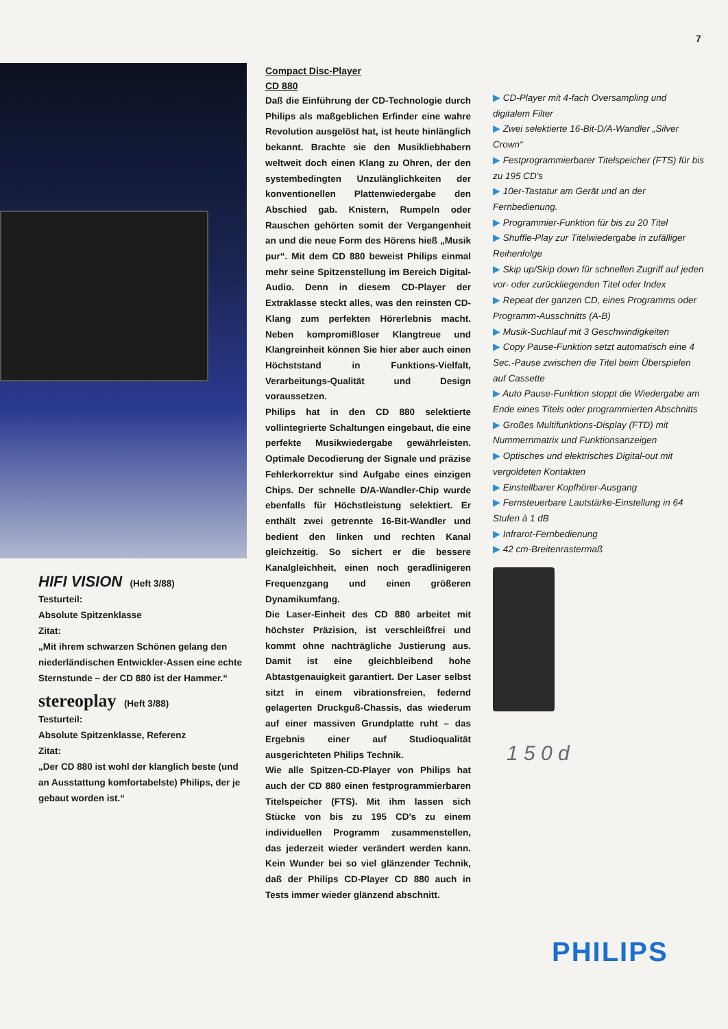7
HIFI VISION (Heft 3/88)
Testurteil:
Absolute Spitzenklasse
Zitat:
„Mit ihrem schwarzen Schönen gelang den niederländischen Entwickler-Assen eine echte Sternstunde – der CD 880 ist der Hammer.“
stereoplay (Heft 3/88)
Testurteil:
Absolute Spitzenklasse, Referenz
Zitat:
„Der CD 880 ist wohl der klanglich beste (und an Ausstattung komfortabelste) Philips, der je gebaut worden ist.“
Compact Disc-Player
CD 880
Daß die Einführung der CD-Technologie durch Philips als maßgeblichen Erfinder eine wahre Revolution ausgelöst hat, ist heute hinlänglich bekannt. Brachte sie den Musikliebhabern weltweit doch einen Klang zu Ohren, der den systembedingten Unzulänglichkeiten der konventionellen Plattenwiedergabe den Abschied gab. Knistern, Rumpeln oder Rauschen gehörten somit der Vergangenheit an und die neue Form des Hörens hieß „Musik pur“. Mit dem CD 880 beweist Philips einmal mehr seine Spitzenstellung im Bereich Digital-Audio. Denn in diesem CD-Player der Extraklasse steckt alles, was den reinsten CD-Klang zum perfekten Hörerlebnis macht. Neben kompromißloser Klangtreue und Klangreinheit können Sie hier aber auch einen Höchststand in Funktions-Vielfalt, Verarbeitungs-Qualität und Design voraussetzen.
Philips hat in den CD 880 selektierte vollintegrierte Schaltungen eingebaut, die eine perfekte Musikwiedergabe gewährleisten. Optimale Decodierung der Signale und präzise Fehlerkorrektur sind Aufgabe eines einzigen Chips. Der schnelle D/A-Wandler-Chip wurde ebenfalls für Höchstleistung selektiert. Er enthält zwei getrennte 16-Bit-Wandler und bedient den linken und rechten Kanal gleichzeitig. So sichert er die bessere Kanalgleichheit, einen noch geradlinigeren Frequenzgang und einen größeren Dynamikumfang.
Die Laser-Einheit des CD 880 arbeitet mit höchster Präzision, ist verschleißfrei und kommt ohne nachträgliche Justierung aus. Damit ist eine gleichbleibend hohe Abtastgenauigkeit garantiert. Der Laser selbst sitzt in einem vibrationsfreien, federnd gelagerten Druckguß-Chassis, das wiederum auf einer massiven Grundplatte ruht – das Ergebnis einer auf Studioqualität ausgerichteten Philips Technik.
Wie alle Spitzen-CD-Player von Philips hat auch der CD 880 einen festprogrammierbaren Titelspeicher (FTS). Mit ihm lassen sich Stücke von bis zu 195 CD's zu einem individuellen Programm zusammenstellen, das jederzeit wieder verändert werden kann. Kein Wunder bei so viel glänzender Technik, daß der Philips CD-Player CD 880 auch in Tests immer wieder glänzend abschnitt.
▶ CD-Player mit 4-fach Oversampling und digitalem Filter
▶ Zwei selektierte 16-Bit-D/A-Wandler „Silver Crown“
▶ Festprogrammierbarer Titelspeicher (FTS) für bis zu 195 CD's
▶ 10er-Tastatur am Gerät und an der Fernbedienung.
▶ Programmier-Funktion für bis zu 20 Titel
▶ Shuffle-Play zur Titelwiedergabe in zufälliger Reihenfolge
▶ Skip up/Skip down für schnellen Zugriff auf jeden vor- oder zurückliegenden Titel oder Index
▶ Repeat der ganzen CD, eines Programms oder Programm-Ausschnitts (A-B)
▶ Musik-Suchlauf mit 3 Geschwindigkeiten
▶ Copy Pause-Funktion setzt automatisch eine 4 Sec.-Pause zwischen die Titel beim Überspielen auf Cassette
▶ Auto Pause-Funktion stoppt die Wiedergabe am Ende eines Titels oder programmierten Abschnitts
▶ Großes Multifunktions-Display (FTD) mit Nummernmatrix und Funktionsanzeigen
▶ Optisches und elektrisches Digital-out mit vergoldeten Kontakten
▶ Einstellbarer Kopfhörer-Ausgang
▶ Fernsteuerbare Lautstärke-Einstellung in 64 Stufen à 1 dB
▶ Infrarot-Fernbedienung
▶ 42 cm-Breitenrastermaß
1 5 0 d
PHILIPS